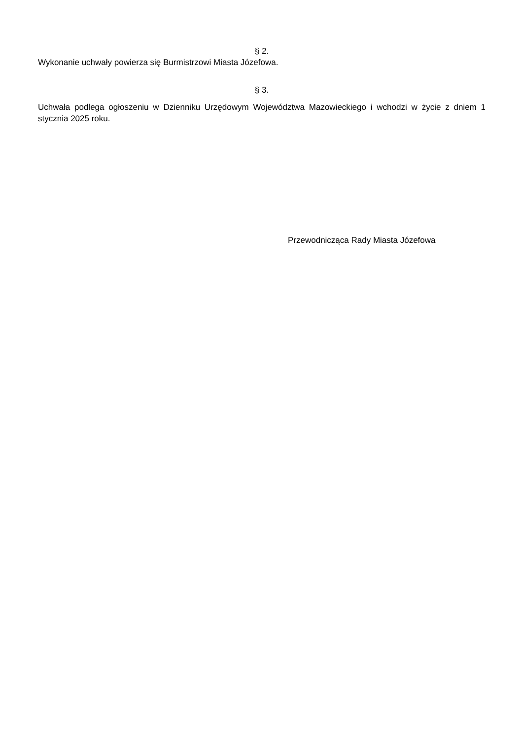§ 2.
Wykonanie uchwały powierza się Burmistrzowi Miasta Józefowa.
§ 3.
Uchwała podlega ogłoszeniu w Dzienniku Urzędowym Województwa Mazowieckiego i wchodzi w życie z dniem 1 stycznia 2025 roku.
Przewodnicząca Rady Miasta Józefowa